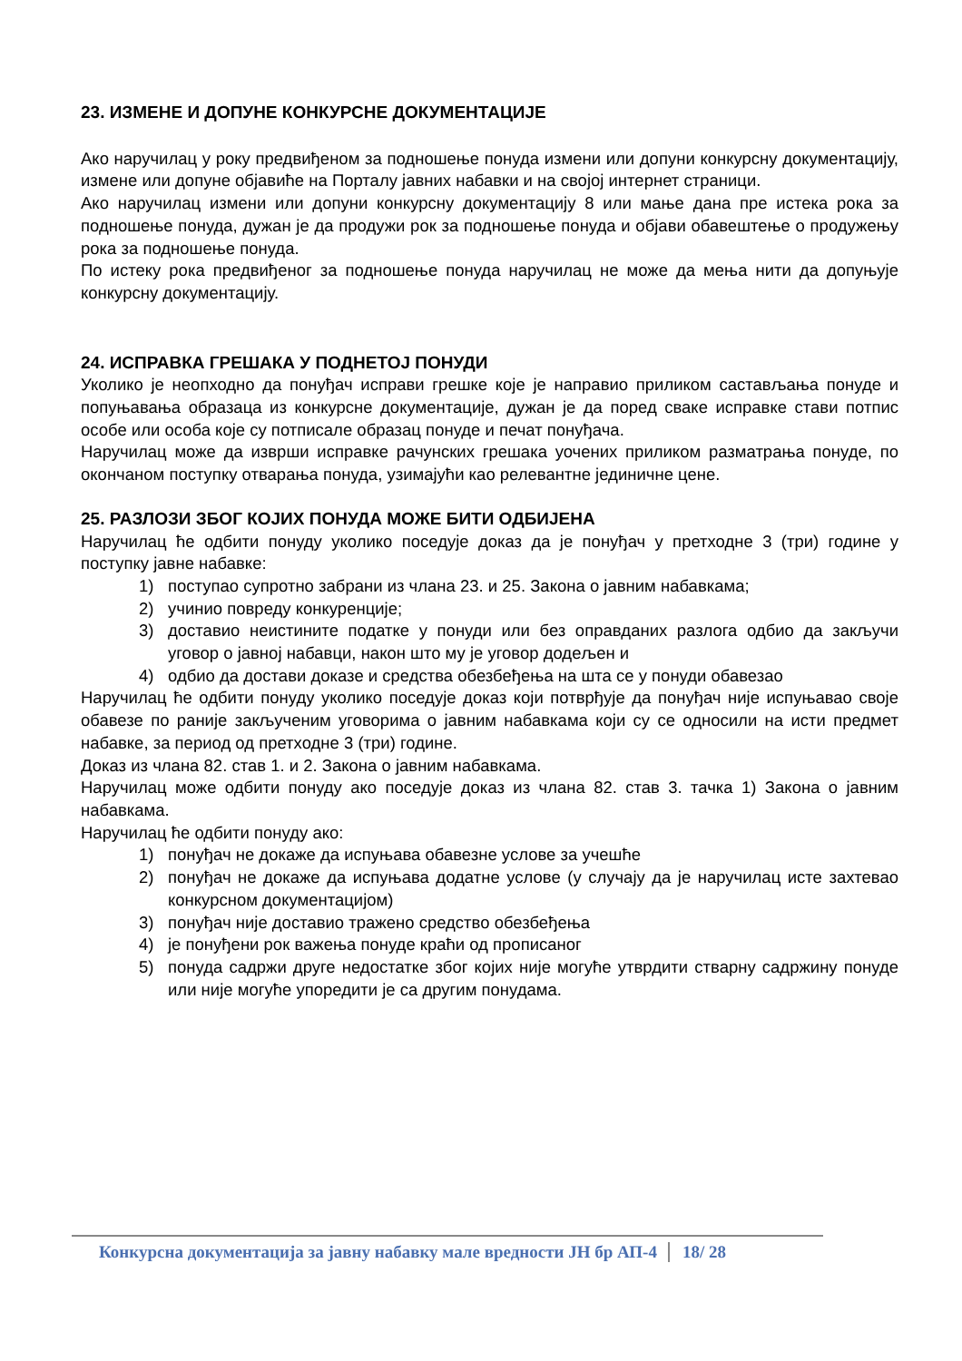23. ИЗМЕНЕ И ДОПУНЕ КОНКУРСНЕ ДОКУМЕНТАЦИЈЕ
Ако наручилац у року предвиђеном за подношење понуда измени или допуни конкурсну документацију, измене или допуне објавиће на Порталу јавних набавки и на својој интернет страници.
Ако наручилац измени или допуни конкурсну документацију 8 или мање дана пре истека рока за подношење понуда, дужан је да продужи рок за подношење понуда и објави обавештење о продужењу рока за подношење понуда.
По истеку рока предвиђеног за подношење понуда наручилац не може да мења нити да допуњује конкурсну документацију.
24. ИСПРАВКА ГРЕШАКА У ПОДНЕТОЈ ПОНУДИ
Уколико је неопходно да понуђач исправи грешке које је направио приликом састављања понуде и попуњавања образаца из конкурсне документације, дужан је да поред сваке исправке стави потпис особе или особа које су потписале образац понуде и печат понуђача.
Наручилац може да изврши исправке рачунских грешака уочених приликом разматрања понуде, по окончаном поступку отварања понуда, узимајући као релевантне јединичне цене.
25. РАЗЛОЗИ ЗБОГ КОЈИХ ПОНУДА МОЖЕ БИТИ ОДБИЈЕНА
Наручилац ће одбити понуду уколико поседује доказ да је понуђач у претходне 3 (три) године у поступку јавне набавке:
1) поступао супротно забрани из члана 23. и 25. Закона о јавним набавкама;
2) учинио повреду конкуренције;
3) доставио неистините податке у понуди или без оправданих разлога одбио да закључи уговор о јавној набавци, након што му је уговор додељен и
4) одбио да достави доказе и средства обезбеђења на шта се у понуди обавезао
Наручилац ће одбити понуду уколико поседује доказ који потврђује да понуђач није испуњавао своје обавезе по раније закљученим уговорима о јавним набавкама који су се односили на исти предмет набавке, за период од претходне 3 (три) године.
Доказ из члана 82. став 1. и 2. Закона о јавним набавкама.
Наручилац може одбити понуду ако поседује доказ из члана 82. став 3. тачка 1) Закона о јавним набавкама.
Наручилац ће одбити понуду ако:
1) понуђач не докаже да испуњава обавезне услове за учешће
2) понуђач не докаже да испуњава додатне услове (у случају да је наручилац исте захтевао конкурсном документацијом)
3) понуђач није доставио тражено средство обезбеђења
4) је понуђени рок важења понуде краћи од прописаног
5) понуда садржи друге недостатке због којих није могуће утврдити стварну садржину понуде или није могуће упоредити је са другим понудама.
Конкурсна документација за јавну набавку мале вредности ЈН бр АП-4 18/ 28